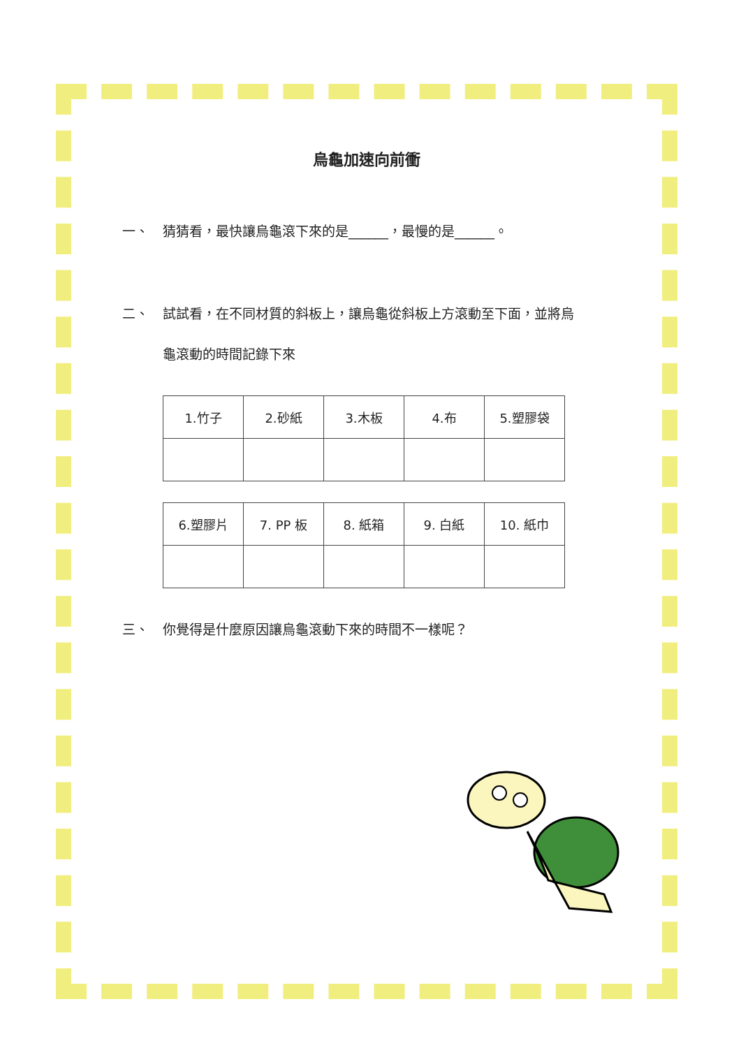烏龜加速向前衝
一、 猜猜看，最快讓烏龜滾下來的是______，最慢的是______。
二、 試試看，在不同材質的斜板上，讓烏龜從斜板上方滾動至下面，並將烏龜滾動的時間記錄下來
| 1.竹子 | 2.砂紙 | 3.木板 | 4.布 | 5.塑膠袋 |
| 6.塑膠片 | 7. PP 板 | 8. 紙箱 | 9. 白紙 | 10. 紙巾 |
三、 你覺得是什麼原因讓烏龜滾動下來的時間不一樣呢？